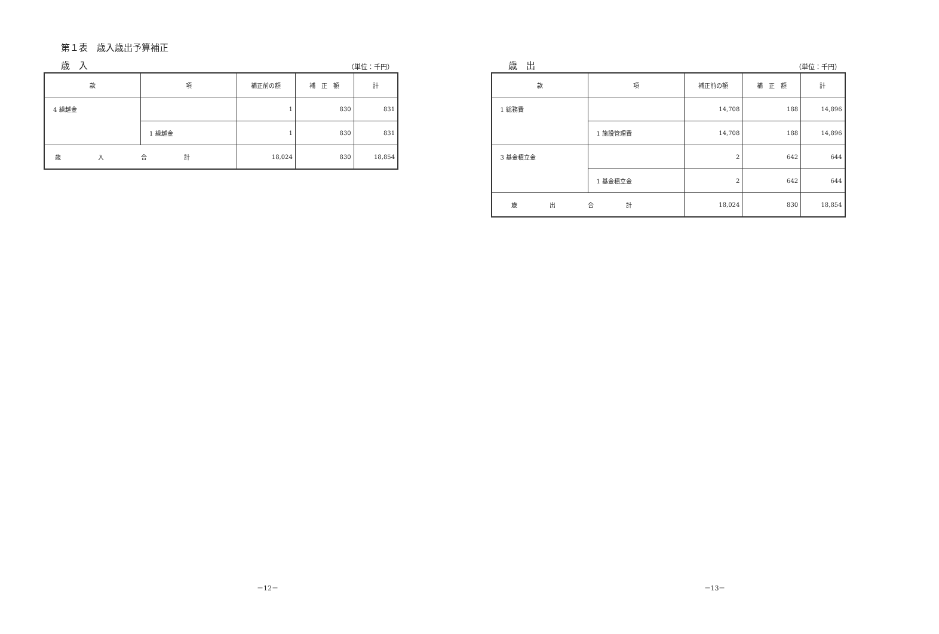第１表　歳入歳出予算補正
歳　入 （単位：千円）
| 款 | 項 | 補正前の額 | 補 正 額 | 計 |
| --- | --- | --- | --- | --- |
| 4 繰越金 | | 1 | 830 | 831 |
| | 1 繰越金 | 1 | 830 | 831 |
| 歳入合計 | | 18,024 | 830 | 18,854 |
－12－
歳　出 （単位：千円）
| 款 | 項 | 補正前の額 | 補 正 額 | 計 |
| --- | --- | --- | --- | --- |
| 1 総務費 | | 14,708 | 188 | 14,896 |
| | 1 施設管理費 | 14,708 | 188 | 14,896 |
| 3 基金積立金 | | 2 | 642 | 644 |
| | 1 基金積立金 | 2 | 642 | 644 |
| 歳出合計 | | 18,024 | 830 | 18,854 |
－13－